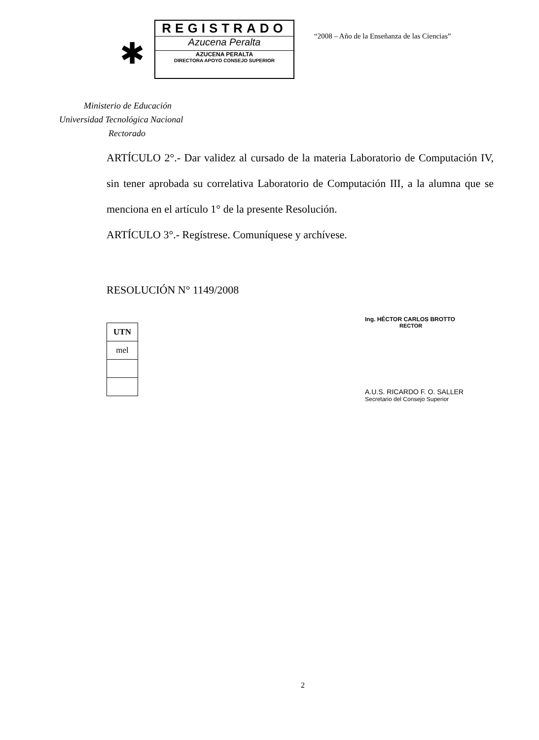✱
REGISTRADO
Azucena Peralta
AZUCENA PERALTA
DIRECTORA APOYO CONSEJO SUPERIOR
“2008 – Año de la Enseñanza de las Ciencias”
Ministerio de Educación
Universidad Tecnológica Nacional
Rectorado
ARTÍCULO 2°.- Dar validez al cursado de la materia Laboratorio de Computación IV, sin tener aprobada su correlativa Laboratorio de Computación III, a la alumna que se menciona en el artículo 1° de la presente Resolución.
ARTÍCULO 3°.- Regístrese. Comuníquese y archívese.
RESOLUCIÓN N° 1149/2008
| UTN |
| mel |
Ing. HÉCTOR CARLOS BROTTO
RECTOR
A.U.S. RICARDO F. O. SALLER
Secretario del Consejo Superior
2